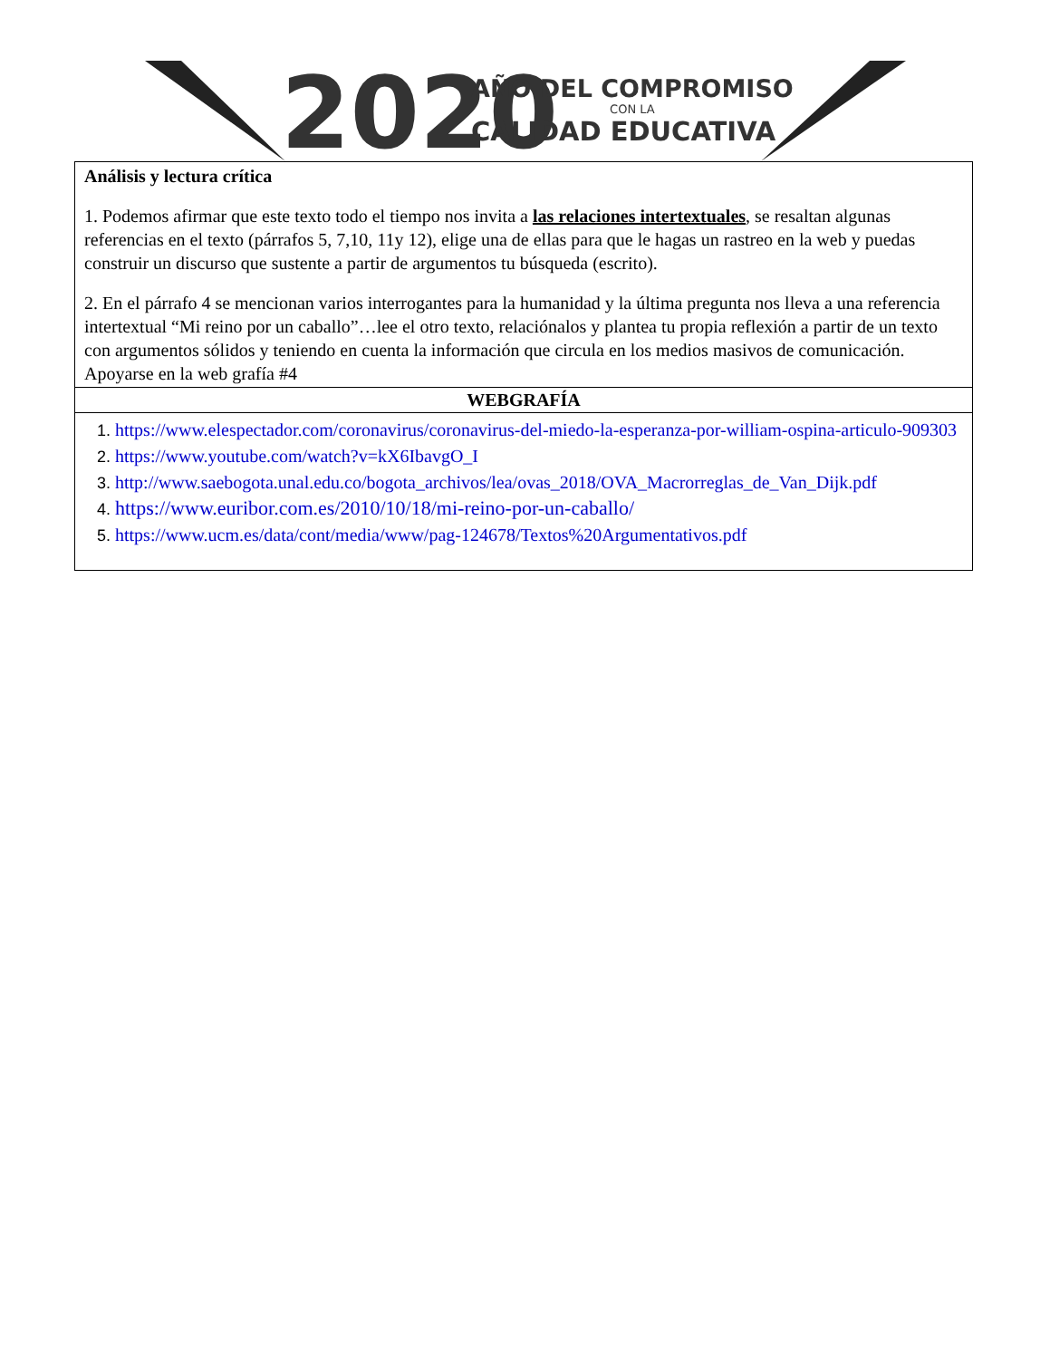2020
AÑO DEL COMPROMISO
CON LA
CALIDAD EDUCATIVA
| Análisis y lectura crítica 1. Podemos afirmar que este texto todo el tiempo nos invita a las relaciones intertextuales , se resaltan algunas referencias en el texto (párrafos 5, 7,10, 11y 12), elige una de ellas para que le hagas un rastreo en la web y puedas construir un discurso que sustente a partir de argumentos tu búsqueda (escrito). 2. En el párrafo 4 se mencionan varios interrogantes para la humanidad y la última pregunta nos lleva a una referencia intertextual “Mi reino por un caballo”…lee el otro texto, relaciónalos y plantea tu propia reflexión a partir de un texto con argumentos sólidos y teniendo en cuenta la información que circula en los medios masivos de comunicación. Apoyarse en la web grafía #4 |
| WEBGRAFÍA |
| 1. https://www.elespectador.com/coronavirus/coronavirus-del-miedo-la-esperanza-por-william-ospina-articulo-909303 2. https://www.youtube.com/watch?v=kX6IbavgO_I 3. http://www.saebogota.unal.edu.co/bogota_archivos/lea/ovas_2018/OVA_Macrorreglas_de_Van_Dijk.pdf 4. https://www.euribor.com.es/2010/10/18/mi-reino-por-un-caballo/ 5. https://www.ucm.es/data/cont/media/www/pag-124678/Textos%20Argumentativos.pdf |